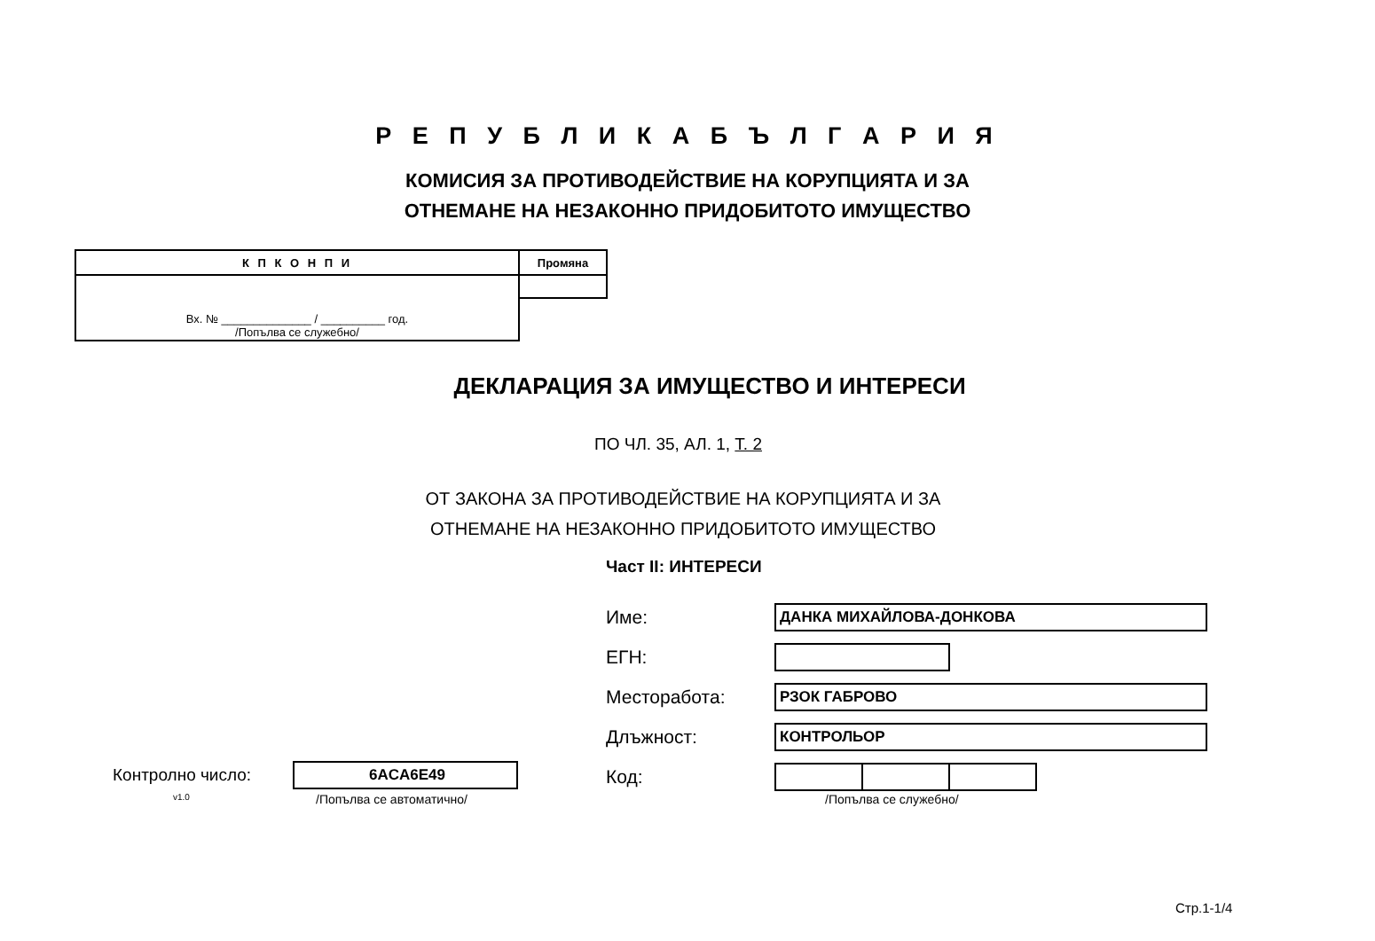Р Е П У Б Л И К А Б Ъ Л Г А Р И Я
КОМИСИЯ ЗА ПРОТИВОДЕЙСТВИЕ НА КОРУПЦИЯТА И ЗА
ОТНЕМАНЕ НА НЕЗАКОННО ПРИДОБИТОТО ИМУЩЕСТВО
| К П К О Н П И | Промяна |
| Вх. № ______________ / __________ год. /Попълва се служебно/ | |
ДЕКЛАРАЦИЯ ЗА ИМУЩЕСТВО И ИНТЕРЕСИ
ПО ЧЛ. 35, АЛ. 1, Т. 2
ОТ ЗАКОНА ЗА ПРОТИВОДЕЙСТВИЕ НА КОРУПЦИЯТА И ЗА ОТНЕМАНЕ НА НЕЗАКОННО ПРИДОБИТОТО ИМУЩЕСТВО
Част II: ИНТЕРЕСИ
Име:
ДАНКА МИХАЙЛОВА-ДОНКОВА
ЕГН:
Месторабота:
РЗОК ГАБРОВО
Длъжност:
КОНТРОЛЬОР
Код:
/Попълва се служебно/
Контролно число: 6ACA6E49
v1.0 /Попълва се автоматично/
Стр.1-1/4